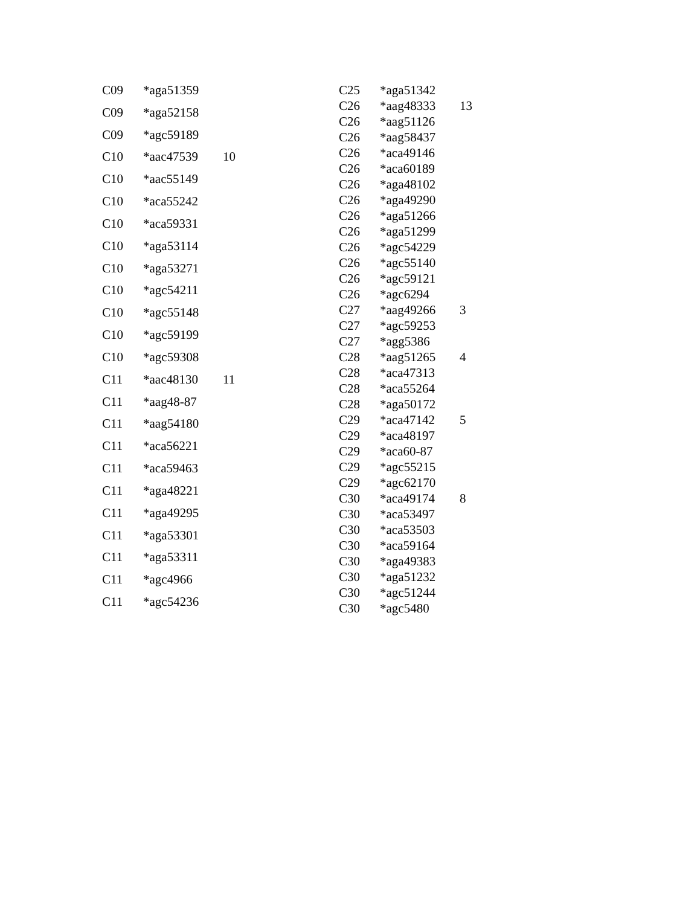| C09 | *aga51359 | |
| C09 | *aga52158 | |
| C09 | *agc59189 | |
| C10 | *aac47539 | 10 |
| C10 | *aac55149 | |
| C10 | *aca55242 | |
| C10 | *aca59331 | |
| C10 | *aga53114 | |
| C10 | *aga53271 | |
| C10 | *agc54211 | |
| C10 | *agc55148 | |
| C10 | *agc59199 | |
| C10 | *agc59308 | |
| C11 | *aac48130 | 11 |
| C11 | *aag48-87 | |
| C11 | *aag54180 | |
| C11 | *aca56221 | |
| C11 | *aca59463 | |
| C11 | *aga48221 | |
| C11 | *aga49295 | |
| C11 | *aga53301 | |
| C11 | *aga53311 | |
| C11 | *agc4966 | |
| C11 | *agc54236 | |
| C25 | *aga51342 | |
| C26 | *aag48333 | 13 |
| C26 | *aag51126 | |
| C26 | *aag58437 | |
| C26 | *aca49146 | |
| C26 | *aca60189 | |
| C26 | *aga48102 | |
| C26 | *aga49290 | |
| C26 | *aga51266 | |
| C26 | *aga51299 | |
| C26 | *agc54229 | |
| C26 | *agc55140 | |
| C26 | *agc59121 | |
| C26 | *agc6294 | |
| C27 | *aag49266 | 3 |
| C27 | *agc59253 | |
| C27 | *agg5386 | |
| C28 | *aag51265 | 4 |
| C28 | *aca47313 | |
| C28 | *aca55264 | |
| C28 | *aga50172 | |
| C29 | *aca47142 | 5 |
| C29 | *aca48197 | |
| C29 | *aca60-87 | |
| C29 | *agc55215 | |
| C29 | *agc62170 | |
| C30 | *aca49174 | 8 |
| C30 | *aca53497 | |
| C30 | *aca53503 | |
| C30 | *aca59164 | |
| C30 | *aga49383 | |
| C30 | *aga51232 | |
| C30 | *agc51244 | |
| C30 | *agc5480 | |